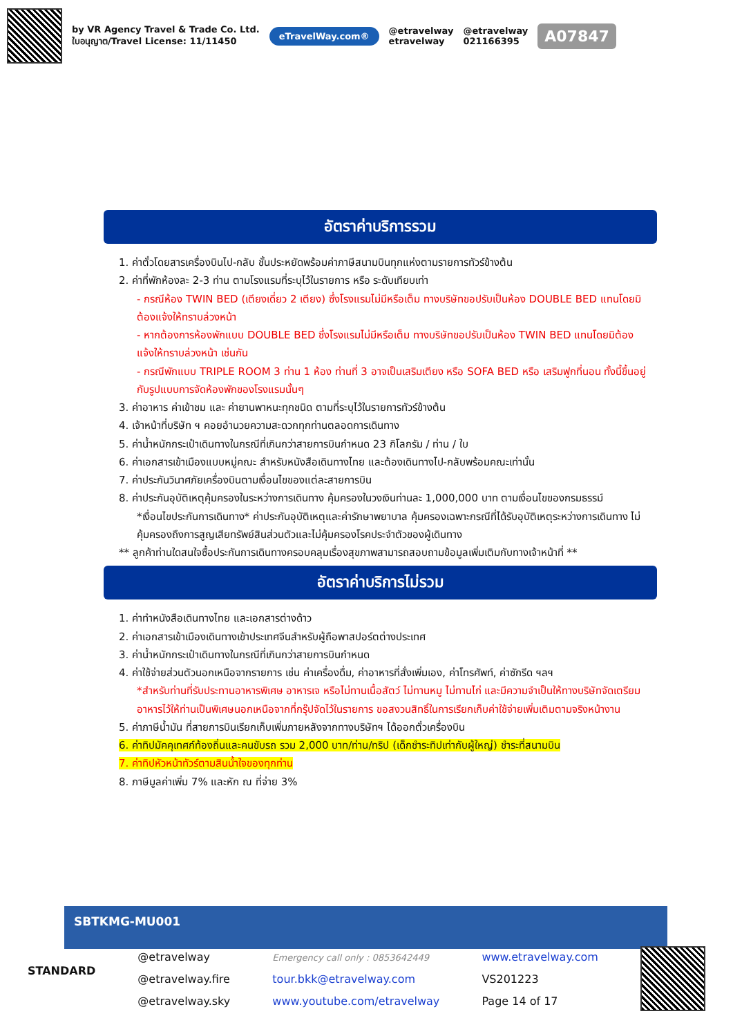by VR Agency Travel & Trade Co. Ltd.
ใบอนุญาต/Travel License: 11/11450
eTravelWay.com®
@etravelway
etravelway
@etravelway
021166395
A07847
อัตราค่าบริการรวม
1. ค่าตั๋วโดยสารเครื่องบินไป-กลับ ชั้นประหยัดพร้อมค่าภาษีสนามบินทุกแห่งตามรายการทัวร์ข้างต้น
2. ค่าที่พักห้องละ 2-3 ท่าน ตามโรงแรมที่ระบุไว้ในรายการ หรือ ระดับเทียบเท่า
- กรณีห้อง TWIN BED (เตียงเดี่ยว 2 เตียง) ซึ่งโรงแรมไม่มีหรือเต็ม ทางบริษัทขอปรับเป็นห้อง DOUBLE BED แทนโดยมิต้องแจ้งให้ทราบล่วงหน้า
- หากต้องการห้องพักแบบ DOUBLE BED ซึ่งโรงแรมไม่มีหรือเต็ม ทางบริษัทขอปรับเป็นห้อง TWIN BED แทนโดยมิต้องแจ้งให้ทราบล่วงหน้า เช่นกัน
- กรณีพักแบบ TRIPLE ROOM 3 ท่าน 1 ห้อง ท่านที่ 3 อาจเป็นเสริมเตียง หรือ SOFA BED หรือ เสริมฟูกที่นอน ทั้งนี้ขึ้นอยู่กับรูปแบบการจัดห้องพักของโรงแรมนั้นๆ
3. ค่าอาหาร ค่าเข้าชม และ ค่ายานพาหนะทุกชนิด ตามที่ระบุไว้ในรายการทัวร์ข้างต้น
4. เจ้าหน้าที่บริษัท ฯ คอยอำนวยความสะดวกทุกท่านตลอดการเดินทาง
5. ค่าน้ำหนักกระเป๋าเดินทางในกรณีที่เกินกว่าสายการบินกำหนด 23 กิโลกรัม / ท่าน / ใบ
6. ค่าเอกสารเข้าเมืองแบบหมู่คณะ สำหรับหนังสือเดินทางไทย และต้องเดินทางไป-กลับพร้อมคณะเท่านั้น
7. ค่าประกันวินาศภัยเครื่องบินตามเงื่อนไขของแต่ละสายการบิน
8. ค่าประกันอุบัติเหตุคุ้มครองในระหว่างการเดินทาง คุ้มครองในวงเงินท่านละ 1,000,000 บาท ตามเงื่อนไขของกรมธรรม์
*เงื่อนไขประกันการเดินทาง* ค่าประกันอุบัติเหตุและค่ารักษาพยาบาล คุ้มครองเฉพาะกรณีที่ได้รับอุบัติเหตุระหว่างการเดินทาง ไม่คุ้มครองถึงการสูญเสียทรัพย์สินส่วนตัวและไม่คุ้มครองโรคประจำตัวของผู้เดินทาง
** ลูกค้าท่านใดสนใจซื้อประกันการเดินทางครอบคลุมเรื่องสุขภาพสามารถสอบถามข้อมูลเพิ่มเติมกับทางเจ้าหน้าที่ **
อัตราค่าบริการไม่รวม
1. ค่าทำหนังสือเดินทางไทย และเอกสารต่างด้าว
2. ค่าเอกสารเข้าเมืองเดินทางเข้าประเทศจีนสำหรับผู้ถือพาสปอร์ตต่างประเทศ
3. ค่าน้ำหนักกระเป๋าเดินทางในกรณีที่เกินกว่าสายการบินกำหนด
4. ค่าใช้จ่ายส่วนตัวนอกเหนือจากรายการ เช่น ค่าเครื่องดื่ม, ค่าอาหารที่สั่งเพิ่มเอง, ค่าโทรศัพท์, ค่าซักรีด ฯลฯ
*สำหรับท่านที่รับประทานอาหารพิเศษ อาหารเจ หรือไม่ทานเนื้อสัตว์ ไม่ทานหมู ไม่ทานไก่ และมีความจำเป็นให้ทางบริษัทจัดเตรียมอาหารไว้ให้ท่านเป็นพิเศษนอกเหนือจากที่กรุ๊ปจัดไว้ในรายการ ขอสงวนสิทธิ์ในการเรียกเก็บค่าใช้จ่ายเพิ่มเติมตามจริงหน้างาน
5. ค่าภาษีน้ำมัน ที่สายการบินเรียกเก็บเพิ่มภายหลังจากทางบริษัทฯ ได้ออกตั๋วเครื่องบิน
6. ค่าทิปมัคคุเทศก์ท้องถิ่นและคนขับรถ รวม 2,000 บาท/ท่าน/ทริป (เด็กชำระทิปเท่ากับผู้ใหญ่) ชำระที่สนามบิน
7. ค่าทิปหัวหน้าทัวร์ตามสินน้ำใจของทุกท่าน
8. ภาษีมูลค่าเพิ่ม 7% และหัก ณ ที่จ่าย 3%
SBTKMG-MU001
STANDARD
@etravelway
@etravelway.fire
@etravelway.sky
Emergency call only : 0853642449
tour.bkk@etravelway.com
www.youtube.com/etravelway
www.etravelway.com
VS201223
Page 14 of 17